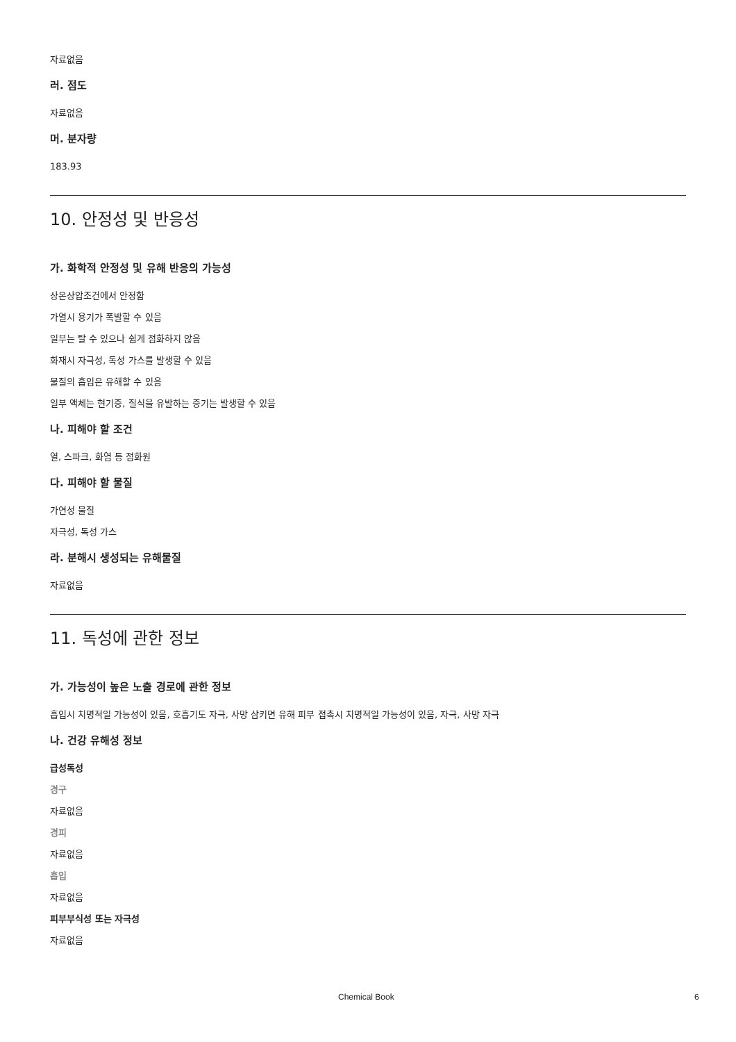자료없음
러. 점도
자료없음
머. 분자량
183.93
10. 안정성 및 반응성
가. 화학적 안정성 및 유해 반응의 가능성
상온상압조건에서 안정함
가열시 용기가 폭발할 수 있음
일부는 탈 수 있으나 쉽게 점화하지 않음
화재시 자극성, 독성 가스를 발생할 수 있음
물질의 흡입은 유해할 수 있음
일부 액체는 현기증, 질식을 유발하는 증기는 발생할 수 있음
나. 피해야 할 조건
열, 스파크, 화염 등 점화원
다. 피해야 할 물질
가연성 물질
자극성, 독성 가스
라. 분해시 생성되는 유해물질
자료없음
11. 독성에 관한 정보
가. 가능성이 높은 노출 경로에 관한 정보
흡입시 치명적일 가능성이 있음, 호흡기도 자극, 사망 삼키면 유해 피부 접촉시 치명적일 가능성이 있음, 자극, 사망 자극
나. 건강 유해성 정보
급성독성
경구
자료없음
경피
자료없음
흡입
자료없음
피부부식성 또는 자극성
자료없음
Chemical Book 6